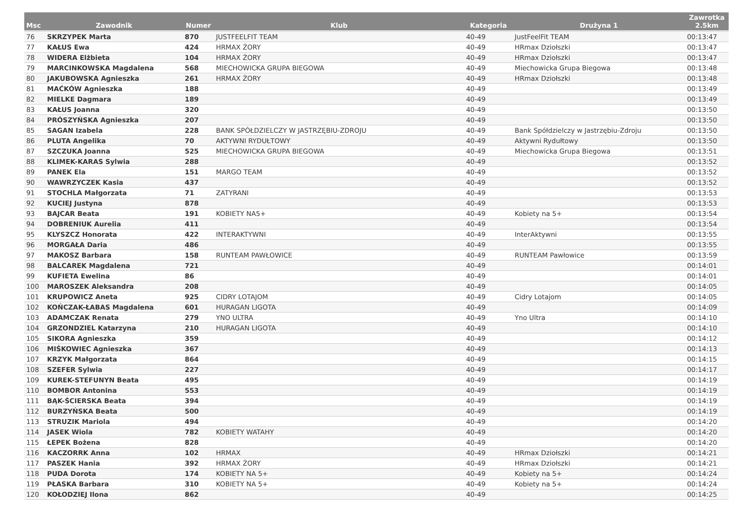| Msc | Zawodnik | Numer | Klub | Kategoria | Drużyna 1 | Zawrotka 2.5km |
| --- | --- | --- | --- | --- | --- | --- |
| 76 | SKRZYPEK Marta | 870 | JUSTFEELFIT TEAM | 40-49 | JustFeelFit TEAM | 00:13:47 |
| 77 | KAŁUS Ewa | 424 | HRMAX ŻORY | 40-49 | HRmax Dziołszki | 00:13:47 |
| 78 | WIDERA Elżbieta | 104 | HRMAX ŻORY | 40-49 | HRmax Dziołszki | 00:13:47 |
| 79 | MARCINKOWSKA Magdalena | 568 | MIECHOWICKA GRUPA BIEGOWA | 40-49 | Miechowicka Grupa Biegowa | 00:13:48 |
| 80 | JAKUBOWSKA Agnieszka | 261 | HRMAX ŻORY | 40-49 | HRmax Dziołszki | 00:13:48 |
| 81 | MAĆKÓW Agnieszka | 188 | | 40-49 | | 00:13:49 |
| 82 | MIELKE Dagmara | 189 | | 40-49 | | 00:13:49 |
| 83 | KAŁUS Joanna | 320 | | 40-49 | | 00:13:50 |
| 84 | PRÓSZYŃSKA Agnieszka | 207 | | 40-49 | | 00:13:50 |
| 85 | SAGAN Izabela | 228 | BANK SPÓŁDZIELCZY W JASTRZĘBIU-ZDROJU | 40-49 | Bank Spółdzielczy w Jastrzębiu-Zdroju | 00:13:50 |
| 86 | PLUTA Angelika | 70 | AKTYWNI RYDUŁTOWY | 40-49 | Aktywni Rydułtowy | 00:13:50 |
| 87 | SZCZUKA Joanna | 525 | MIECHOWICKA GRUPA BIEGOWA | 40-49 | Miechowicka Grupa Biegowa | 00:13:51 |
| 88 | KLIMEK-KARAS Sylwia | 288 | | 40-49 | | 00:13:52 |
| 89 | PANEK Ela | 151 | MARGO TEAM | 40-49 | | 00:13:52 |
| 90 | WAWRZYCZEK Kasia | 437 | | 40-49 | | 00:13:52 |
| 91 | STOCHLA Małgorzata | 71 | ZATYRANI | 40-49 | | 00:13:53 |
| 92 | KUCIEJ Justyna | 878 | | 40-49 | | 00:13:53 |
| 93 | BAJCAR Beata | 191 | KOBIETY NA5+ | 40-49 | Kobiety na 5+ | 00:13:54 |
| 94 | DOBRENIUK Aurelia | 411 | | 40-49 | | 00:13:54 |
| 95 | KLYSZCZ Honorata | 422 | INTERAKTYWNI | 40-49 | InterAktywni | 00:13:55 |
| 96 | MORGAŁA Daria | 486 | | 40-49 | | 00:13:55 |
| 97 | MAKOSZ Barbara | 158 | RUNTEAM PAWŁOWICE | 40-49 | RUNTEAM Pawłowice | 00:13:59 |
| 98 | BALCAREK Magdalena | 721 | | 40-49 | | 00:14:01 |
| 99 | KUFIETA Ewelina | 86 | | 40-49 | | 00:14:01 |
| 100 | MAROSZEK Aleksandra | 208 | | 40-49 | | 00:14:05 |
| 101 | KRUPOWICZ Aneta | 925 | CIDRY LOTAJOM | 40-49 | Cidry Lotajom | 00:14:05 |
| 102 | KOŃCZAK-ŁABAS Magdalena | 601 | HURAGAN LIGOTA | 40-49 | | 00:14:09 |
| 103 | ADAMCZAK Renata | 279 | YNO ULTRA | 40-49 | Yno Ultra | 00:14:10 |
| 104 | GRZONDZIEL Katarzyna | 210 | HURAGAN LIGOTA | 40-49 | | 00:14:10 |
| 105 | SIKORA Agnieszka | 359 | | 40-49 | | 00:14:12 |
| 106 | MIŚKOWIEC Agnieszka | 367 | | 40-49 | | 00:14:13 |
| 107 | KRZYK Małgorzata | 864 | | 40-49 | | 00:14:15 |
| 108 | SZEFER Sylwia | 227 | | 40-49 | | 00:14:17 |
| 109 | KUREK-STEFUNYN Beata | 495 | | 40-49 | | 00:14:19 |
| 110 | BOMBOR Antonina | 553 | | 40-49 | | 00:14:19 |
| 111 | BĄK-ŚCIERSKA Beata | 394 | | 40-49 | | 00:14:19 |
| 112 | BURZYŃSKA Beata | 500 | | 40-49 | | 00:14:19 |
| 113 | STRUZIK Mariola | 494 | | 40-49 | | 00:14:20 |
| 114 | JASEK Wiola | 782 | KOBIETY WATAHY | 40-49 | | 00:14:20 |
| 115 | ŁEPEK Bożena | 828 | | 40-49 | | 00:14:20 |
| 116 | KACZORRK Anna | 102 | HRMAX | 40-49 | HRmax Dziołszki | 00:14:21 |
| 117 | PASZEK Hania | 392 | HRMAX ŻORY | 40-49 | HRmax Dziołszki | 00:14:21 |
| 118 | PUDA Dorota | 174 | KOBIETY NA 5+ | 40-49 | Kobiety na 5+ | 00:14:24 |
| 119 | PŁASKA Barbara | 310 | KOBIETY NA 5+ | 40-49 | Kobiety na 5+ | 00:14:24 |
| 120 | KOŁODZIEJ Ilona | 862 | | 40-49 | | 00:14:25 |